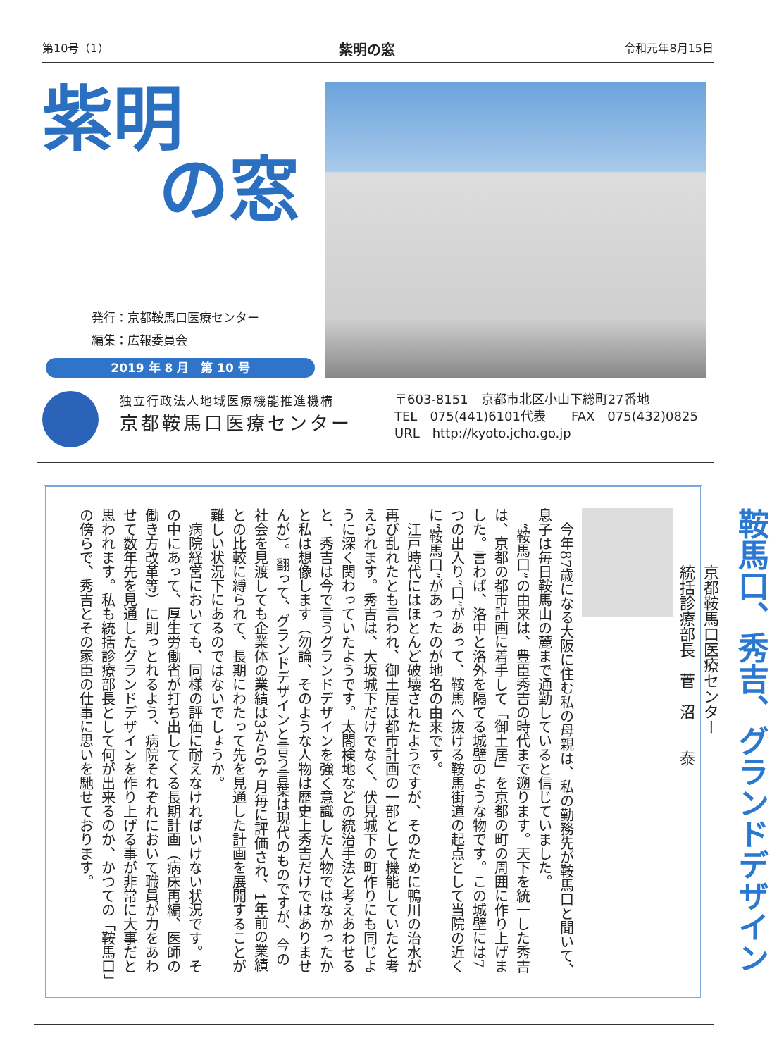第10号（1） 紫明の窓 令和元年8月15日
紫明
の窓
発行：京都鞍馬口医療センター
編集：広報委員会
2019 年 8 月　第 10 号
独立行政法人地域医療機能推進機構
京都鞍馬口医療センター
〒603-8151　京都市北区小山下総町27番地
TEL　075(441)6101代表　　FAX　075(432)0825
URL　http://kyoto.jcho.go.jp
鞍馬口、秀吉、グランドデザイン
京都鞍馬口医療センター
統括診療部長　菅　沼　　泰
今年87歳になる大阪に住む私の母親は、私の勤務先が鞍馬口と聞いて、息子は毎日鞍馬山の麓まで通勤していると信じていました。
“鞍馬口”の由来は、豊臣秀吉の時代まで遡ります。天下を統一した秀吉は、京都の都市計画に着手して「御土居」を京都の町の周囲に作り上げました。言わば、洛中と洛外を隔てる城壁のような物です。この城壁には7つの出入り“口”があって、鞍馬へ抜ける鞍馬街道の起点として当院の近くに“鞍馬口”があったのが地名の由来です。
江戸時代にはほとんど破壊されたようですが、そのために鴨川の治水が再び乱れたとも言われ、御土居は都市計画の一部として機能していたと考えられます。秀吉は、大坂城下だけでなく、伏見城下の町作りにも同じように深く関わっていたようです。太閤検地などの統治手法と考えあわせると、秀吉は今で言うグランドデザインを強く意識した人物ではなかったかと私は想像します（勿論、そのような人物は歴史上秀吉だけではありませんが）。翻って、グランドデザインと言う言葉は現代のものですが、今の社会を見渡しても企業体の業績は3から6ヶ月毎に評価され、1年前の業績との比較に縛られて、長期にわたって先を見通した計画を展開することが難しい状況下にあるのではないでしょうか。
病院経営においても、同様の評価に耐えなければいけない状況です。その中にあって、厚生労働省が打ち出してくる長期計画（病床再編、医師の働き方改革等）に則っとれるよう、病院それぞれにおいて職員が力をあわせて数年先を見通したグランドデザインを作り上げる事が非常に大事だと思われます。私も統括診療部長として何が出来るのか、かつての「鞍馬口」の傍らで、秀吉とその家臣の仕事に思いを馳せております。